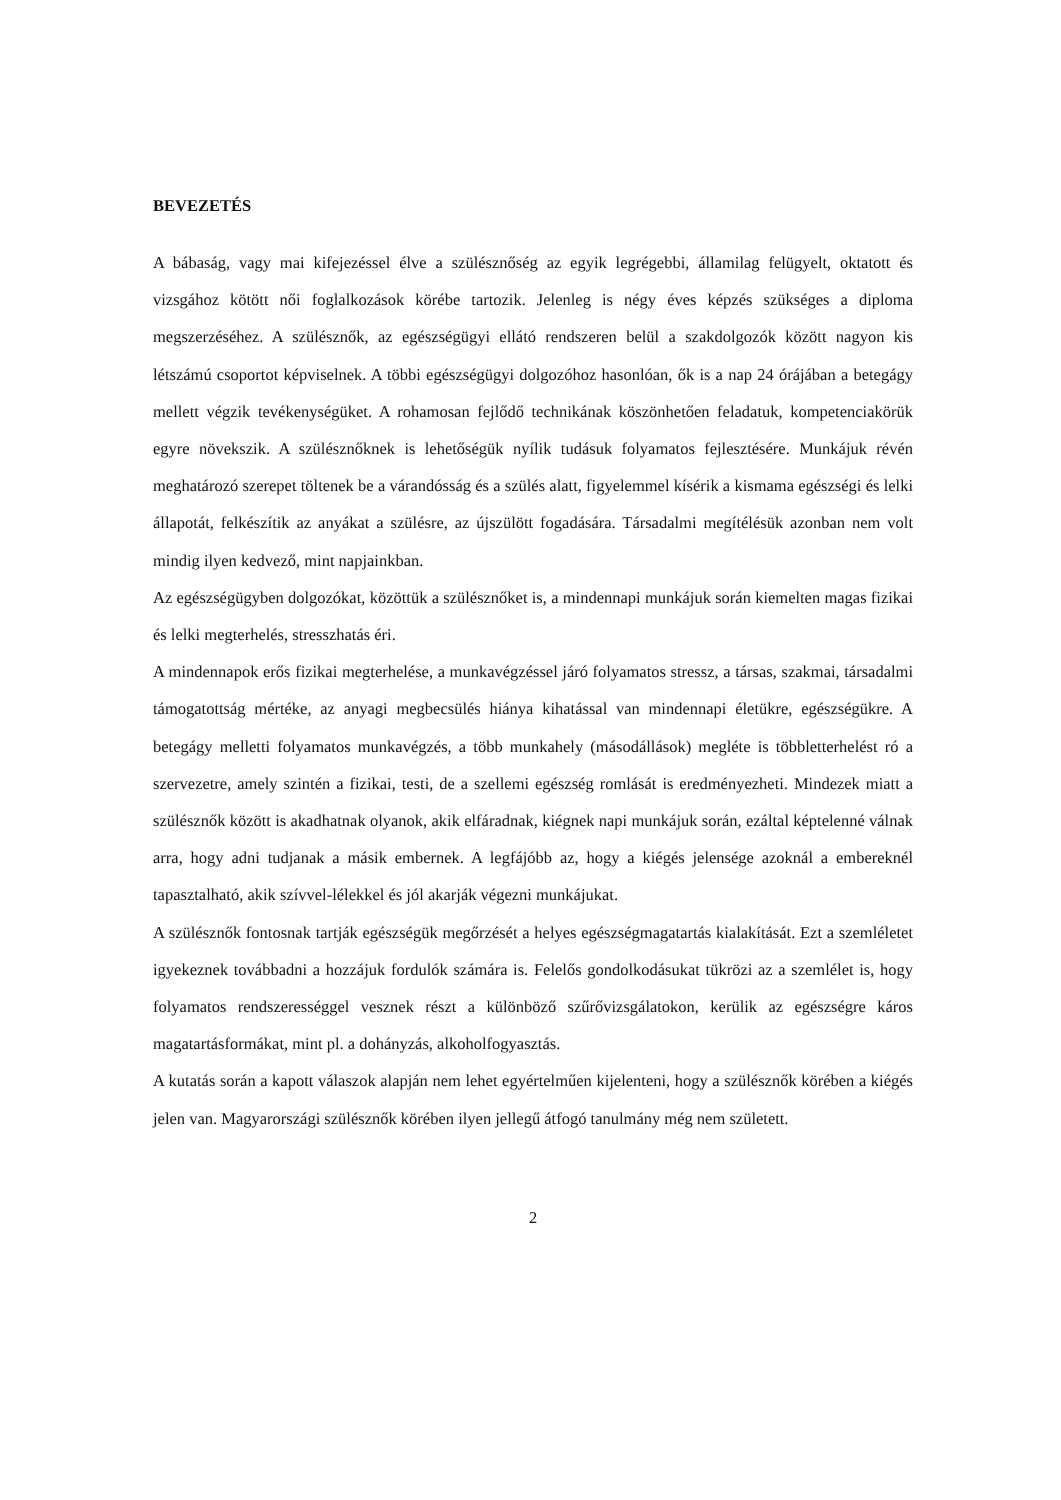BEVEZETÉS
A bábaság, vagy mai kifejezéssel élve a szülésznőség az egyik legrégebbi, államilag felügyelt, oktatott és vizsgához kötött női foglalkozások körébe tartozik. Jelenleg is négy éves képzés szükséges a diploma megszerzéséhez. A szülésznők, az egészségügyi ellátó rendszeren belül a szakdolgozók között nagyon kis létszámú csoportot képviselnek. A többi egészségügyi dolgozóhoz hasonlóan, ők is a nap 24 órájában a betegágy mellett végzik tevékenységüket. A rohamosan fejlődő technikának köszönhetően feladatuk, kompetenciakörük egyre növekszik. A szülésznőknek is lehetőségük nyílik tudásuk folyamatos fejlesztésére. Munkájuk révén meghatározó szerepet töltenek be a várandósság és a szülés alatt, figyelemmel kísérik a kismama egészségi és lelki állapotát, felkészítik az anyákat a szülésre, az újszülött fogadására. Társadalmi megítélésük azonban nem volt mindig ilyen kedvező, mint napjainkban.
Az egészségügyben dolgozókat, közöttük a szülésznőket is, a mindennapi munkájuk során kiemelten magas fizikai és lelki megterhelés, stresszhatás éri.
A mindennapok erős fizikai megterhelése, a munkavégzéssel járó folyamatos stressz, a társas, szakmai, társadalmi támogatottság mértéke, az anyagi megbecsülés hiánya kihatással van mindennapi életükre, egészségükre. A betegágy melletti folyamatos munkavégzés, a több munkahely (másodállások) megléte is többletterhelést ró a szervezetre, amely szintén a fizikai, testi, de a szellemi egészség romlását is eredményezheti. Mindezek miatt a szülésznők között is akadhatnak olyanok, akik elfáradnak, kiégnek napi munkájuk során, ezáltal képtelenné válnak arra, hogy adni tudjanak a másik embernek. A legfájóbb az, hogy a kiégés jelensége azoknál a embereknél tapasztalható, akik szívvel-lélekkel és jól akarják végezni munkájukat.
A szülésznők fontosnak tartják egészségük megőrzését a helyes egészségmagatartás kialakítását. Ezt a szemléletet igyekeznek továbbadni a hozzájuk fordulók számára is. Felelős gondolkodásukat tükrözi az a szemlélet is, hogy folyamatos rendszerességgel vesznek részt a különböző szűrővizsgálatokon, kerülik az egészségre káros magatartásformákat, mint pl. a dohányzás, alkoholfogyasztás.
A kutatás során a kapott válaszok alapján nem lehet egyértelműen kijelenteni, hogy a szülésznők körében a kiégés jelen van. Magyarországi szülésznők körében ilyen jellegű átfogó tanulmány még nem született.
2